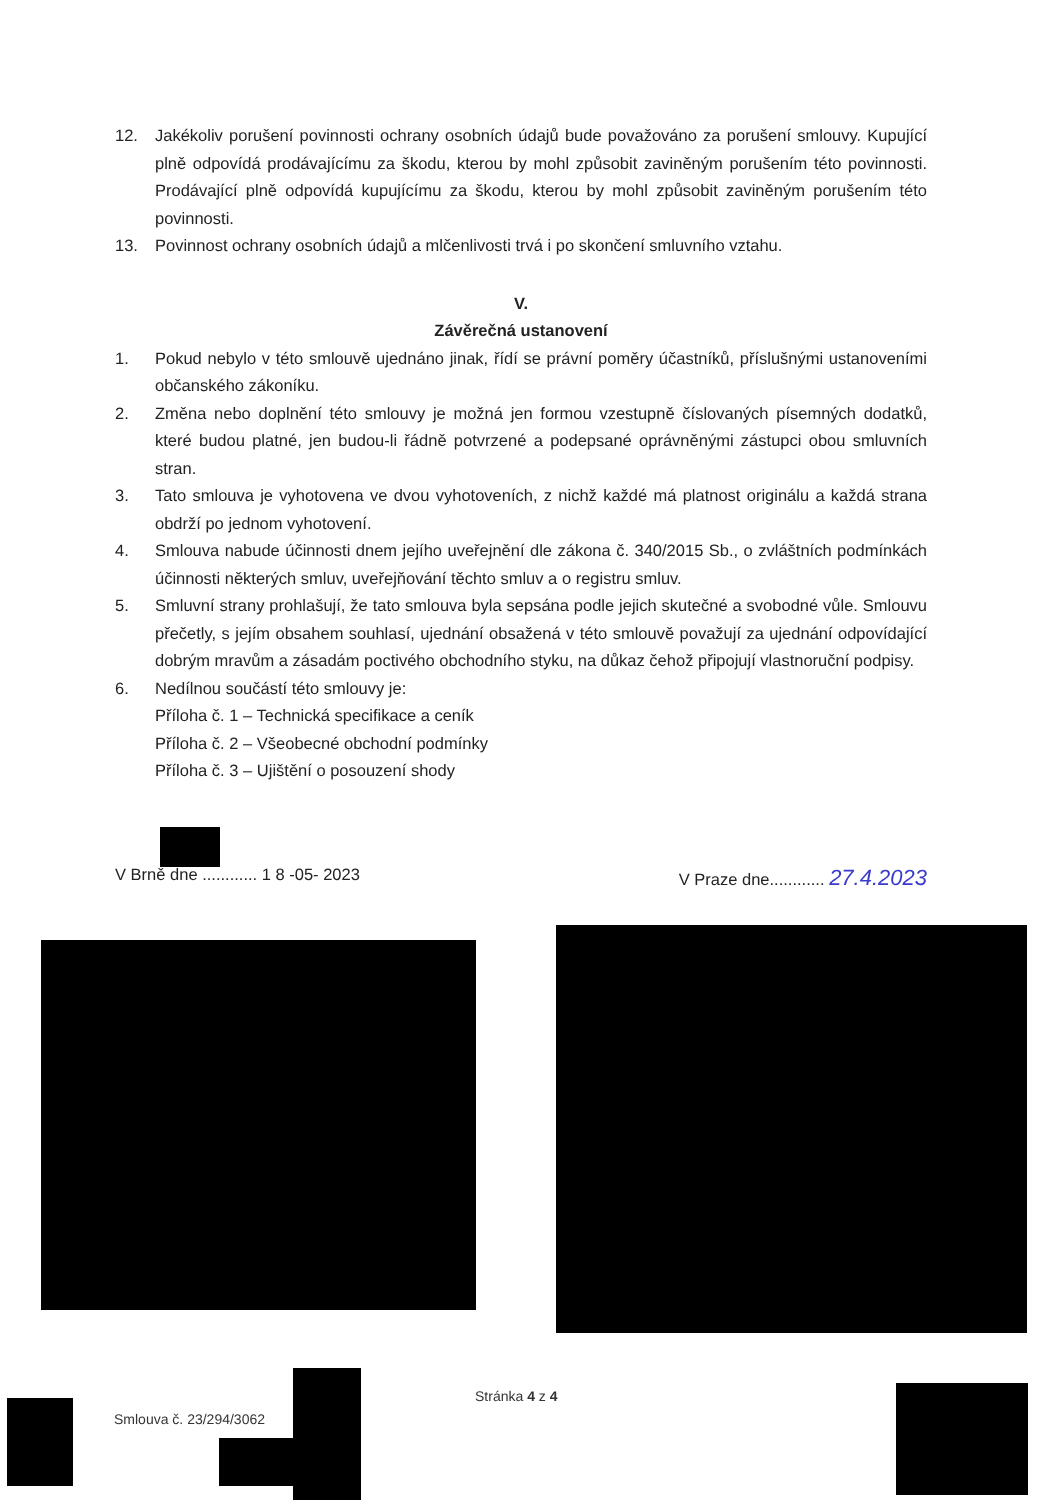12. Jakékoliv porušení povinnosti ochrany osobních údajů bude považováno za porušení smlouvy. Kupující plně odpovídá prodávajícímu za škodu, kterou by mohl způsobit zaviněným porušením této povinnosti. Prodávající plně odpovídá kupujícímu za škodu, kterou by mohl způsobit zaviněným porušením této povinnosti.
13. Povinnost ochrany osobních údajů a mlčenlivosti trvá i po skončení smluvního vztahu.
V.
Závěrečná ustanovení
1. Pokud nebylo v této smlouvě ujednáno jinak, řídí se právní poměry účastníků, příslušnými ustanoveními občanského zákoníku.
2. Změna nebo doplnění této smlouvy je možná jen formou vzestupně číslovaných písemných dodatků, které budou platné, jen budou-li řádně potvrzené a podepsané oprávněnými zástupci obou smluvních stran.
3. Tato smlouva je vyhotovena ve dvou vyhotoveních, z nichž každé má platnost originálu a každá strana obdrží po jednom vyhotovení.
4. Smlouva nabude účinnosti dnem jejího uveřejnění dle zákona č. 340/2015 Sb., o zvláštních podmínkách účinnosti některých smluv, uveřejňování těchto smluv a o registru smluv.
5. Smluvní strany prohlašují, že tato smlouva byla sepsána podle jejich skutečné a svobodné vůle. Smlouvu přečetly, s jejím obsahem souhlasí, ujednání obsažená v této smlouvě považují za ujednání odpovídající dobrým mravům a zásadám poctivého obchodního styku, na důkaz čehož připojují vlastnoruční podpisy.
6. Nedílnou součástí této smlouvy je:
Příloha č. 1 – Technická specifikace a ceník
Příloha č. 2 – Všeobecné obchodní podmínky
Příloha č. 3 – Ujištění o posouzení shody
V Brně dne ............ 1 8 -05- 2023 V Praze dne............ 27.4.2023
Stránka 4 z 4
Smlouva č. 23/294/3062